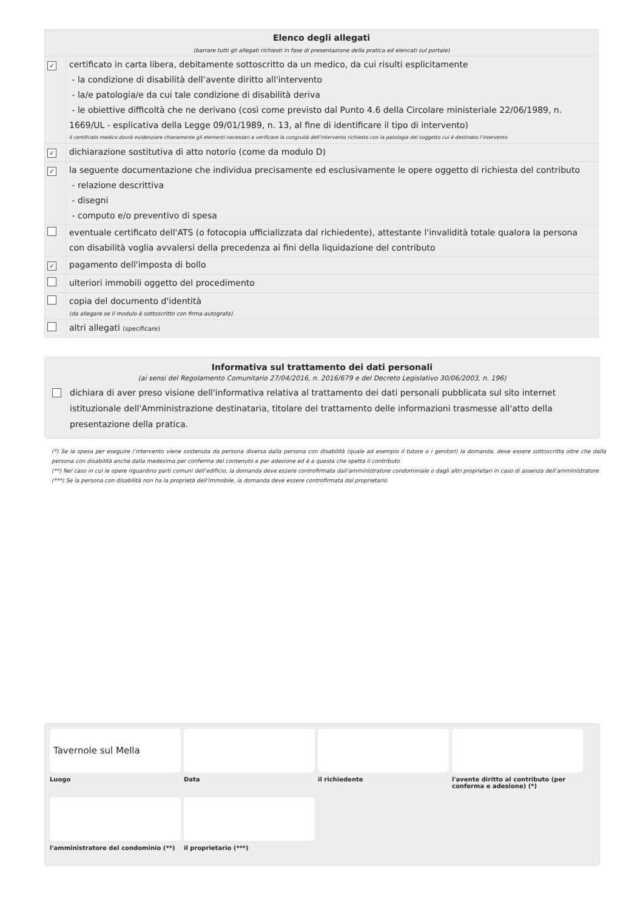| Elenco degli allegati (barrare tutti gli allegati richiesti in fase di presentazione della pratica ed elencati sul portale) | |
| ✓ | certificato in carta libera, debitamente sottoscritto da un medico, da cui risulti esplicitamente - la condizione di disabilità dell’avente diritto all'intervento - la/e patologia/e da cui tale condizione di disabilità deriva - le obiettive difficoltà che ne derivano (così come previsto dal Punto 4.6 della Circolare ministeriale 22/06/1989, n. 1669/UL - esplicativa della Legge 09/01/1989, n. 13, al fine di identificare il tipo di intervento) Il certificato medico dovrà evidenziare chiaramente gli elementi necessari a verificare la congruità dell’intervento richiesto con la patologia del soggetto cui è destinato l’intervento |
| ✓ | dichiarazione sostitutiva di atto notorio (come da modulo D) |
| ✓ | la seguente documentazione che individua precisamente ed esclusivamente le opere oggetto di richiesta del contributo - relazione descrittiva - disegni - computo e/o preventivo di spesa |
| | eventuale certificato dell'ATS (o fotocopia ufficializzata dal richiedente), attestante l'invalidità totale qualora la persona con disabilità voglia avvalersi della precedenza ai fini della liquidazione del contributo |
| ✓ | pagamento dell'imposta di bollo |
| | ulteriori immobili oggetto del procedimento |
| | copia del documento d'identità (da allegare se il modulo è sottoscritto con firma autografa) |
| | altri allegati (specificare) |
Informativa sul trattamento dei dati personali
(ai sensi del Regolamento Comunitario 27/04/2016, n. 2016/679 e del Decreto Legislativo 30/06/2003, n. 196)
dichiara di aver preso visione dell'informativa relativa al trattamento dei dati personali pubblicata sul sito internet istituzionale dell'Amministrazione destinataria, titolare del trattamento delle informazioni trasmesse all'atto della presentazione della pratica.
(*) Se la spesa per eseguire l’intervento viene sostenuta da persona diversa dalla persona con disabilità (quale ad esempio il tutore o i genitori) la domanda, deve essere sottoscritta oltre che dalla persona con disabilità anche dalla medesima per conferma del contenuto e per adesione ed è a questa che spetta il contributo
(**) Nel caso in cui le opere riguardino parti comuni dell’edificio, la domanda deve essere controfirmata dall’amministratore condominiale o dagli altri proprietari in caso di assenza dell’amministratore
(***) Se la persona con disabilità non ha la proprietà dell’immobile, la domanda deve essere controfirmata dal proprietario
Tavernole sul Mella
Luogo
Data
il richiedente
l'avente diritto al contributo (per conferma e adesione) (*)
l'amministratore del condominio (**)
il proprietario (***)